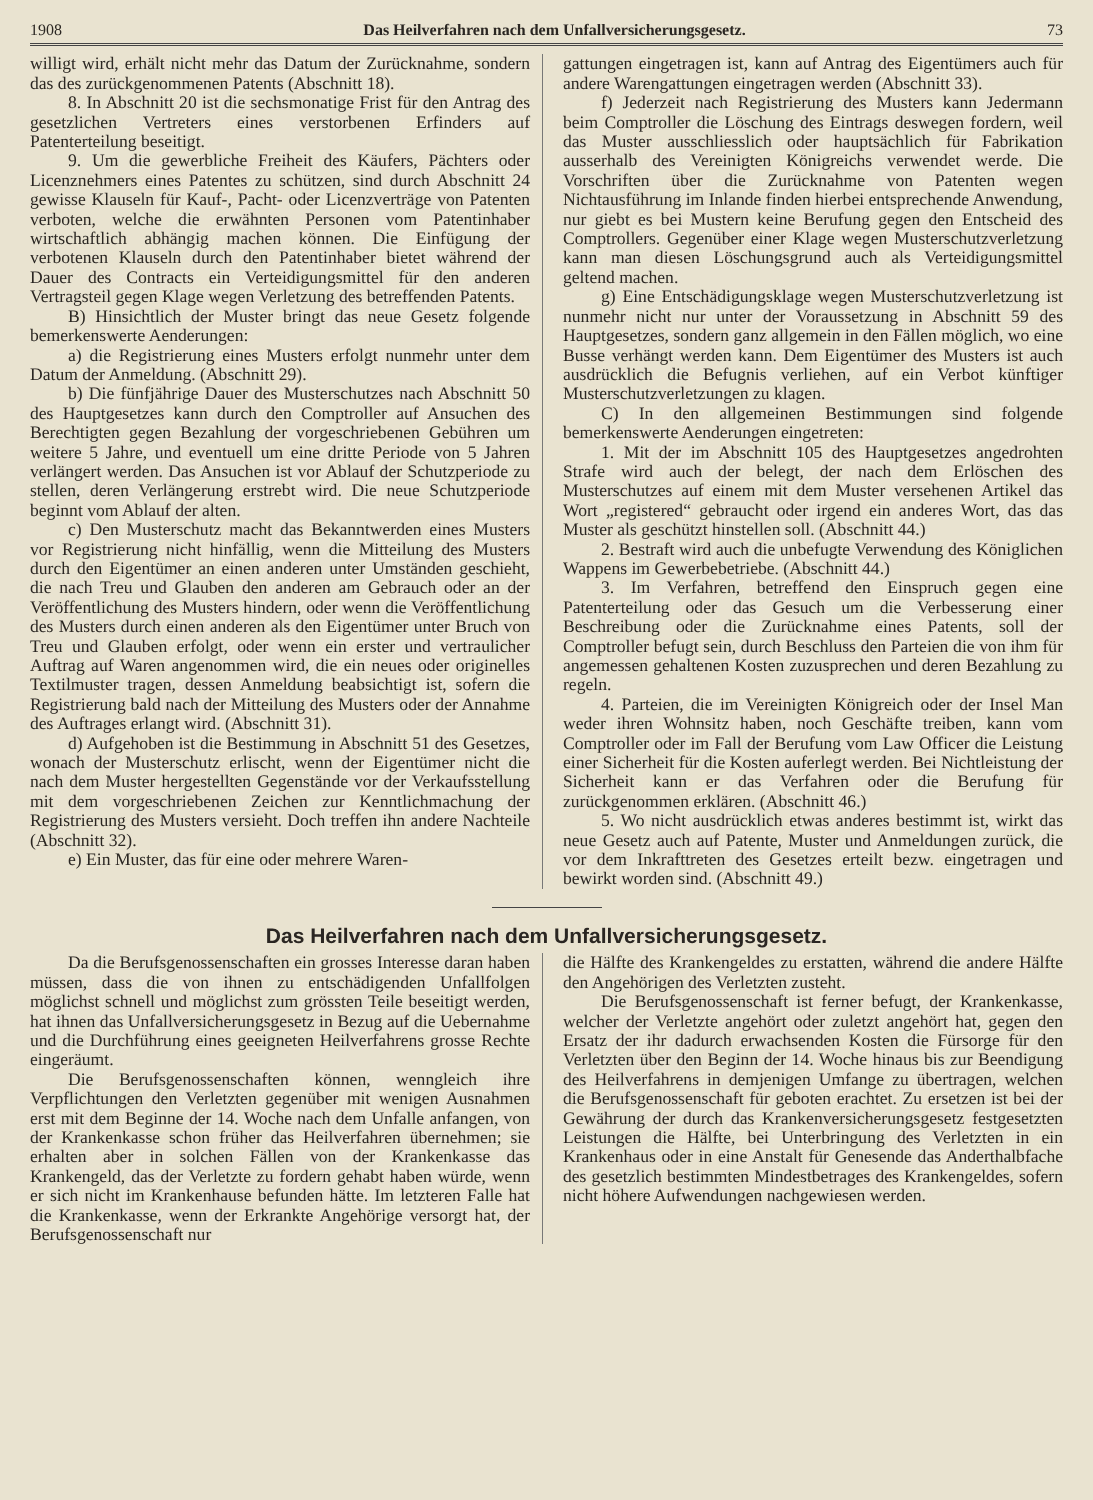1908 Das Heilverfahren nach dem Unfallversicherungsgesetz. 73
willigt wird, erhält nicht mehr das Datum der Zurücknahme, sondern das des zurückgenommenen Patents (Abschnitt 18).
8. In Abschnitt 20 ist die sechsmonatige Frist für den Antrag des gesetzlichen Vertreters eines verstorbenen Erfinders auf Patenterteilung beseitigt.
9. Um die gewerbliche Freiheit des Käufers, Pächters oder Licenznehmers eines Patentes zu schützen, sind durch Abschnitt 24 gewisse Klauseln für Kauf-, Pacht- oder Licenzverträge von Patenten verboten, welche die erwähnten Personen vom Patentinhaber wirtschaftlich abhängig machen können. Die Einfügung der verbotenen Klauseln durch den Patentinhaber bietet während der Dauer des Contracts ein Verteidigungsmittel für den anderen Vertragsteil gegen Klage wegen Verletzung des betreffenden Patents.
B) Hinsichtlich der Muster bringt das neue Gesetz folgende bemerkenswerte Aenderungen:
a) die Registrierung eines Musters erfolgt nunmehr unter dem Datum der Anmeldung. (Abschnitt 29).
b) Die fünfjährige Dauer des Musterschutzes nach Abschnitt 50 des Hauptgesetzes kann durch den Comptroller auf Ansuchen des Berechtigten gegen Bezahlung der vorgeschriebenen Gebühren um weitere 5 Jahre, und eventuell um eine dritte Periode von 5 Jahren verlängert werden. Das Ansuchen ist vor Ablauf der Schutzperiode zu stellen, deren Verlängerung erstrebt wird. Die neue Schutzperiode beginnt vom Ablauf der alten.
c) Den Musterschutz macht das Bekanntwerden eines Musters vor Registrierung nicht hinfällig, wenn die Mitteilung des Musters durch den Eigentümer an einen anderen unter Umständen geschieht, die nach Treu und Glauben den anderen am Gebrauch oder an der Veröffentlichung des Musters hindern, oder wenn die Veröffentlichung des Musters durch einen anderen als den Eigentümer unter Bruch von Treu und Glauben erfolgt, oder wenn ein erster und vertraulicher Auftrag auf Waren angenommen wird, die ein neues oder originelles Textilmuster tragen, dessen Anmeldung beabsichtigt ist, sofern die Registrierung bald nach der Mitteilung des Musters oder der Annahme des Auftrages erlangt wird. (Abschnitt 31).
d) Aufgehoben ist die Bestimmung in Abschnitt 51 des Gesetzes, wonach der Musterschutz erlischt, wenn der Eigentümer nicht die nach dem Muster hergestellten Gegenstände vor der Verkaufsstellung mit dem vorgeschriebenen Zeichen zur Kenntlichmachung der Registrierung des Musters versieht. Doch treffen ihn andere Nachteile (Abschnitt 32).
e) Ein Muster, das für eine oder mehrere Waren-
gattungen eingetragen ist, kann auf Antrag des Eigentümers auch für andere Warengattungen eingetragen werden (Abschnitt 33).
f) Jederzeit nach Registrierung des Musters kann Jedermann beim Comptroller die Löschung des Eintrags deswegen fordern, weil das Muster ausschliesslich oder hauptsächlich für Fabrikation ausserhalb des Vereinigten Königreichs verwendet werde. Die Vorschriften über die Zurücknahme von Patenten wegen Nichtausführung im Inlande finden hierbei entsprechende Anwendung, nur giebt es bei Mustern keine Berufung gegen den Entscheid des Comptrollers. Gegenüber einer Klage wegen Musterschutzverletzung kann man diesen Löschungsgrund auch als Verteidigungsmittel geltend machen.
g) Eine Entschädigungsklage wegen Musterschutzverletzung ist nunmehr nicht nur unter der Voraussetzung in Abschnitt 59 des Hauptgesetzes, sondern ganz allgemein in den Fällen möglich, wo eine Busse verhängt werden kann. Dem Eigentümer des Musters ist auch ausdrücklich die Befugnis verliehen, auf ein Verbot künftiger Musterschutzverletzungen zu klagen.
C) In den allgemeinen Bestimmungen sind folgende bemerkenswerte Aenderungen eingetreten:
1. Mit der im Abschnitt 105 des Hauptgesetzes angedrohten Strafe wird auch der belegt, der nach dem Erlöschen des Musterschutzes auf einem mit dem Muster versehenen Artikel das Wort „registered“ gebraucht oder irgend ein anderes Wort, das das Muster als geschützt hinstellen soll. (Abschnitt 44.)
2. Bestraft wird auch die unbefugte Verwendung des Königlichen Wappens im Gewerbebetriebe. (Abschnitt 44.)
3. Im Verfahren, betreffend den Einspruch gegen eine Patenterteilung oder das Gesuch um die Verbesserung einer Beschreibung oder die Zurücknahme eines Patents, soll der Comptroller befugt sein, durch Beschluss den Parteien die von ihm für angemessen gehaltenen Kosten zuzusprechen und deren Bezahlung zu regeln.
4. Parteien, die im Vereinigten Königreich oder der Insel Man weder ihren Wohnsitz haben, noch Geschäfte treiben, kann vom Comptroller oder im Fall der Berufung vom Law Officer die Leistung einer Sicherheit für die Kosten auferlegt werden. Bei Nichtleistung der Sicherheit kann er das Verfahren oder die Berufung für zurückgenommen erklären. (Abschnitt 46.)
5. Wo nicht ausdrücklich etwas anderes bestimmt ist, wirkt das neue Gesetz auch auf Patente, Muster und Anmeldungen zurück, die vor dem Inkrafttreten des Gesetzes erteilt bezw. eingetragen und bewirkt worden sind. (Abschnitt 49.)
Das Heilverfahren nach dem Unfallversicherungsgesetz.
Da die Berufsgenossenschaften ein grosses Interesse daran haben müssen, dass die von ihnen zu entschädigenden Unfallfolgen möglichst schnell und möglichst zum grössten Teile beseitigt werden, hat ihnen das Unfallversicherungsgesetz in Bezug auf die Uebernahme und die Durchführung eines geeigneten Heilverfahrens grosse Rechte eingeräumt.
Die Berufsgenossenschaften können, wenngleich ihre Verpflichtungen den Verletzten gegenüber mit wenigen Ausnahmen erst mit dem Beginne der 14. Woche nach dem Unfalle anfangen, von der Krankenkasse schon früher das Heilverfahren übernehmen; sie erhalten aber in solchen Fällen von der Krankenkasse das Krankengeld, das der Verletzte zu fordern gehabt haben würde, wenn er sich nicht im Krankenhause befunden hätte. Im letzteren Falle hat die Krankenkasse, wenn der Erkrankte Angehörige versorgt hat, der Berufsgenossenschaft nur
die Hälfte des Krankengeldes zu erstatten, während die andere Hälfte den Angehörigen des Verletzten zusteht.
Die Berufsgenossenschaft ist ferner befugt, der Krankenkasse, welcher der Verletzte angehört oder zuletzt angehört hat, gegen den Ersatz der ihr dadurch erwachsenden Kosten die Fürsorge für den Verletzten über den Beginn der 14. Woche hinaus bis zur Beendigung des Heilverfahrens in demjenigen Umfange zu übertragen, welchen die Berufsgenossenschaft für geboten erachtet. Zu ersetzen ist bei der Gewährung der durch das Krankenversicherungsgesetz festgesetzten Leistungen die Hälfte, bei Unterbringung des Verletzten in ein Krankenhaus oder in eine Anstalt für Genesende das Anderthalbfache des gesetzlich bestimmten Mindestbetrages des Krankengeldes, sofern nicht höhere Aufwendungen nachgewiesen werden.